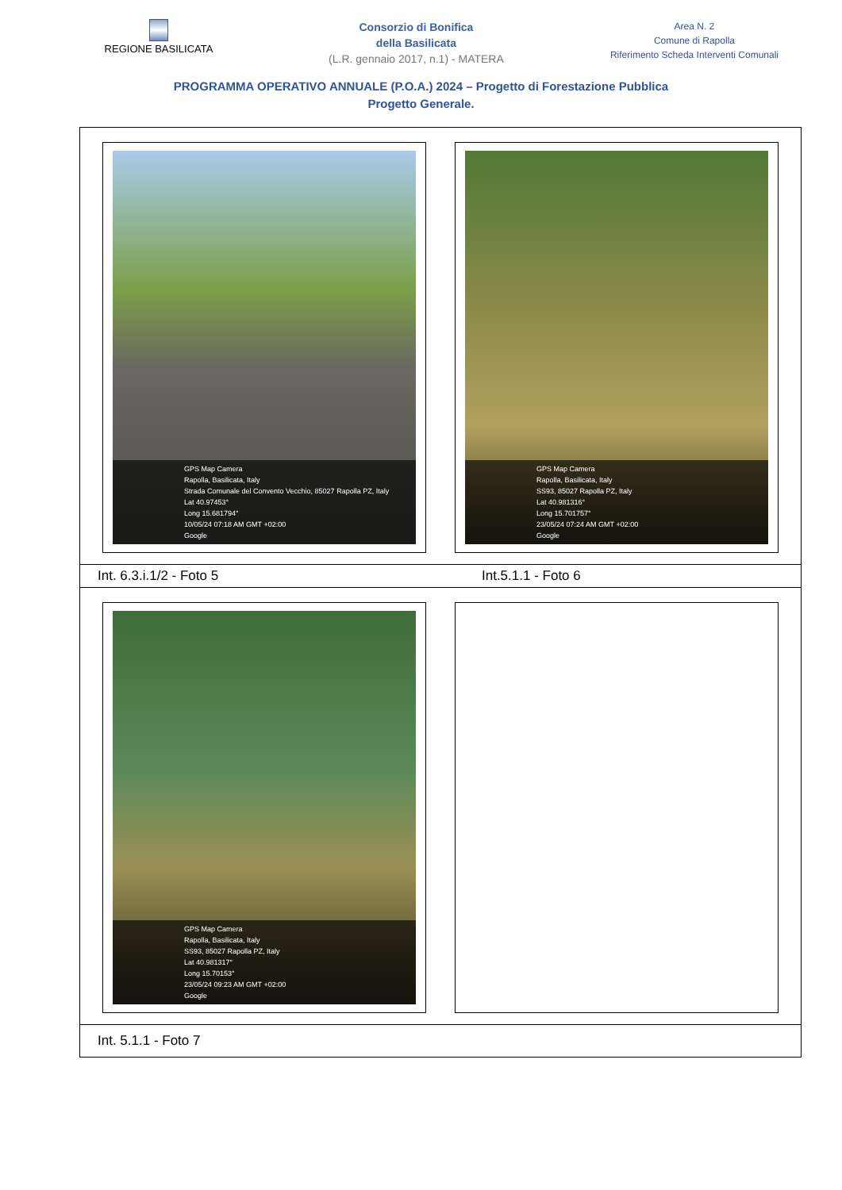REGIONE BASILICATA
Consorzio di Bonifica
della Basilicata
(L.R. gennaio 2017, n.1) - MATERA
Area N. 2
Comune di Rapolla
Riferimento Scheda Interventi Comunali
PROGRAMMA OPERATIVO ANNUALE (P.O.A.) 2024 – Progetto di Forestazione Pubblica
Progetto Generale.
| GPS Map Camera Rapolla, Basilicata, Italy Strada Comunale del Convento Vecchio, 85027 Rapolla PZ, Italy Lat 40.97453° Long 15.681794° 10/05/24 07:18 AM GMT +02:00 Google GPS Map Camera Rapolla, Basilicata, Italy SS93, 85027 Rapolla PZ, Italy Lat 40.981316° Long 15.701757° 23/05/24 07:24 AM GMT +02:00 Google | |
| Int. 6.3.i.1/2 - Foto 5 | Int.5.1.1 - Foto 6 |
| GPS Map Camera Rapolla, Basilicata, Italy SS93, 85027 Rapolla PZ, Italy Lat 40.981317° Long 15.70153° 23/05/24 09:23 AM GMT +02:00 Google | |
| Int. 5.1.1 - Foto 7 | |